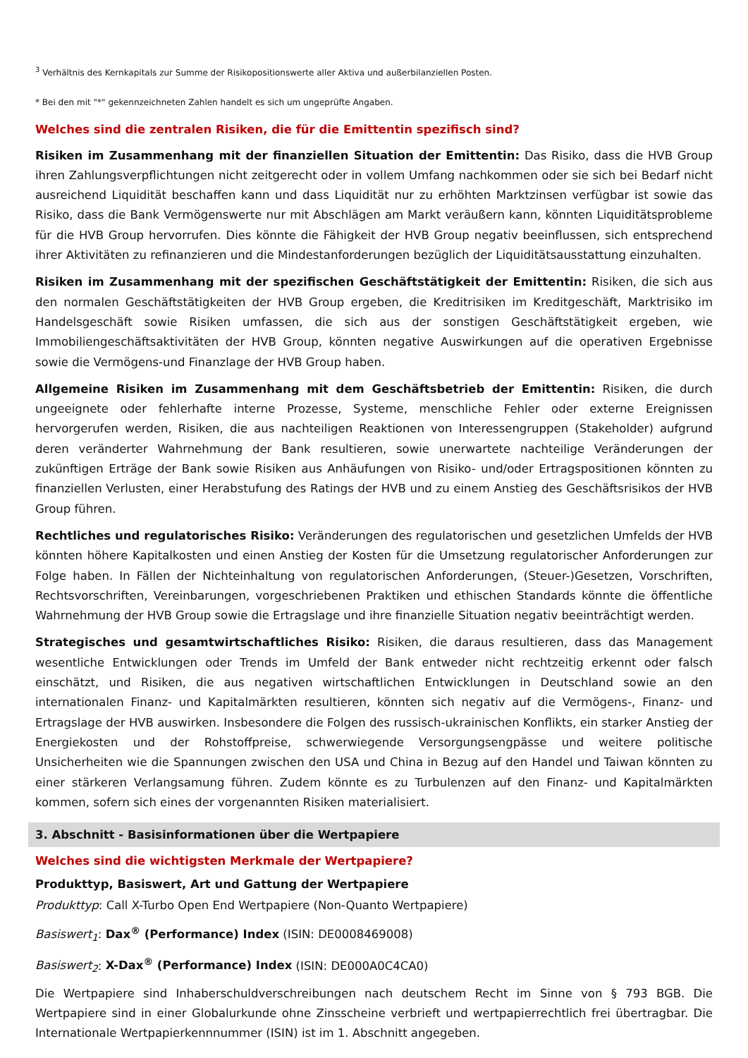<sup>3</sup> Verhältnis des Kernkapitals zur Summe der Risikopositionswerte aller Aktiva und außerbilanziellen Posten.
* Bei den mit "*" gekennzeichneten Zahlen handelt es sich um ungeprüfte Angaben.
Welches sind die zentralen Risiken, die für die Emittentin spezifisch sind?
Risiken im Zusammenhang mit der finanziellen Situation der Emittentin: Das Risiko, dass die HVB Group ihren Zahlungsverpflichtungen nicht zeitgerecht oder in vollem Umfang nachkommen oder sie sich bei Bedarf nicht ausreichend Liquidität beschaffen kann und dass Liquidität nur zu erhöhten Marktzinsen verfügbar ist sowie das Risiko, dass die Bank Vermögenswerte nur mit Abschlägen am Markt veräußern kann, könnten Liquiditätsprobleme für die HVB Group hervorrufen. Dies könnte die Fähigkeit der HVB Group negativ beeinflussen, sich entsprechend ihrer Aktivitäten zu refinanzieren und die Mindestanforderungen bezüglich der Liquiditätsausstattung einzuhalten.
Risiken im Zusammenhang mit der spezifischen Geschäftstätigkeit der Emittentin: Risiken, die sich aus den normalen Geschäftstätigkeiten der HVB Group ergeben, die Kreditrisiken im Kreditgeschäft, Marktrisiko im Handelsgeschäft sowie Risiken umfassen, die sich aus der sonstigen Geschäftstätigkeit ergeben, wie Immobiliengeschäftsaktivitäten der HVB Group, könnten negative Auswirkungen auf die operativen Ergebnisse sowie die Vermögens-und Finanzlage der HVB Group haben.
Allgemeine Risiken im Zusammenhang mit dem Geschäftsbetrieb der Emittentin: Risiken, die durch ungeeignete oder fehlerhafte interne Prozesse, Systeme, menschliche Fehler oder externe Ereignissen hervorgerufen werden, Risiken, die aus nachteiligen Reaktionen von Interessengruppen (Stakeholder) aufgrund deren veränderter Wahrnehmung der Bank resultieren, sowie unerwartete nachteilige Veränderungen der zukünftigen Erträge der Bank sowie Risiken aus Anhäufungen von Risiko- und/oder Ertragspositionen könnten zu finanziellen Verlusten, einer Herabstufung des Ratings der HVB und zu einem Anstieg des Geschäftsrisikos der HVB Group führen.
Rechtliches und regulatorisches Risiko: Veränderungen des regulatorischen und gesetzlichen Umfelds der HVB könnten höhere Kapitalkosten und einen Anstieg der Kosten für die Umsetzung regulatorischer Anforderungen zur Folge haben. In Fällen der Nichteinhaltung von regulatorischen Anforderungen, (Steuer-)Gesetzen, Vorschriften, Rechtsvorschriften, Vereinbarungen, vorgeschriebenen Praktiken und ethischen Standards könnte die öffentliche Wahrnehmung der HVB Group sowie die Ertragslage und ihre finanzielle Situation negativ beeinträchtigt werden.
Strategisches und gesamtwirtschaftliches Risiko: Risiken, die daraus resultieren, dass das Management wesentliche Entwicklungen oder Trends im Umfeld der Bank entweder nicht rechtzeitig erkennt oder falsch einschätzt, und Risiken, die aus negativen wirtschaftlichen Entwicklungen in Deutschland sowie an den internationalen Finanz- und Kapitalmärkten resultieren, könnten sich negativ auf die Vermögens-, Finanz- und Ertragslage der HVB auswirken. Insbesondere die Folgen des russisch-ukrainischen Konflikts, ein starker Anstieg der Energiekosten und der Rohstoffpreise, schwerwiegende Versorgungsengpässe und weitere politische Unsicherheiten wie die Spannungen zwischen den USA und China in Bezug auf den Handel und Taiwan könnten zu einer stärkeren Verlangsamung führen. Zudem könnte es zu Turbulenzen auf den Finanz- und Kapitalmärkten kommen, sofern sich eines der vorgenannten Risiken materialisiert.
3. Abschnitt - Basisinformationen über die Wertpapiere
Welches sind die wichtigsten Merkmale der Wertpapiere?
Produkttyp, Basiswert, Art und Gattung der Wertpapiere
Produkttyp: Call X-Turbo Open End Wertpapiere (Non-Quanto Wertpapiere)
Basiswert<sub>1</sub>: Dax<sup>®</sup> (Performance) Index (ISIN: DE0008469008)
Basiswert<sub>2</sub>: X-Dax<sup>®</sup> (Performance) Index (ISIN: DE000A0C4CA0)
Die Wertpapiere sind Inhaberschuldverschreibungen nach deutschem Recht im Sinne von § 793 BGB. Die Wertpapiere sind in einer Globalurkunde ohne Zinsscheine verbrieft und wertpapierrechtlich frei übertragbar. Die Internationale Wertpapierkennnummer (ISIN) ist im 1. Abschnitt angegeben.